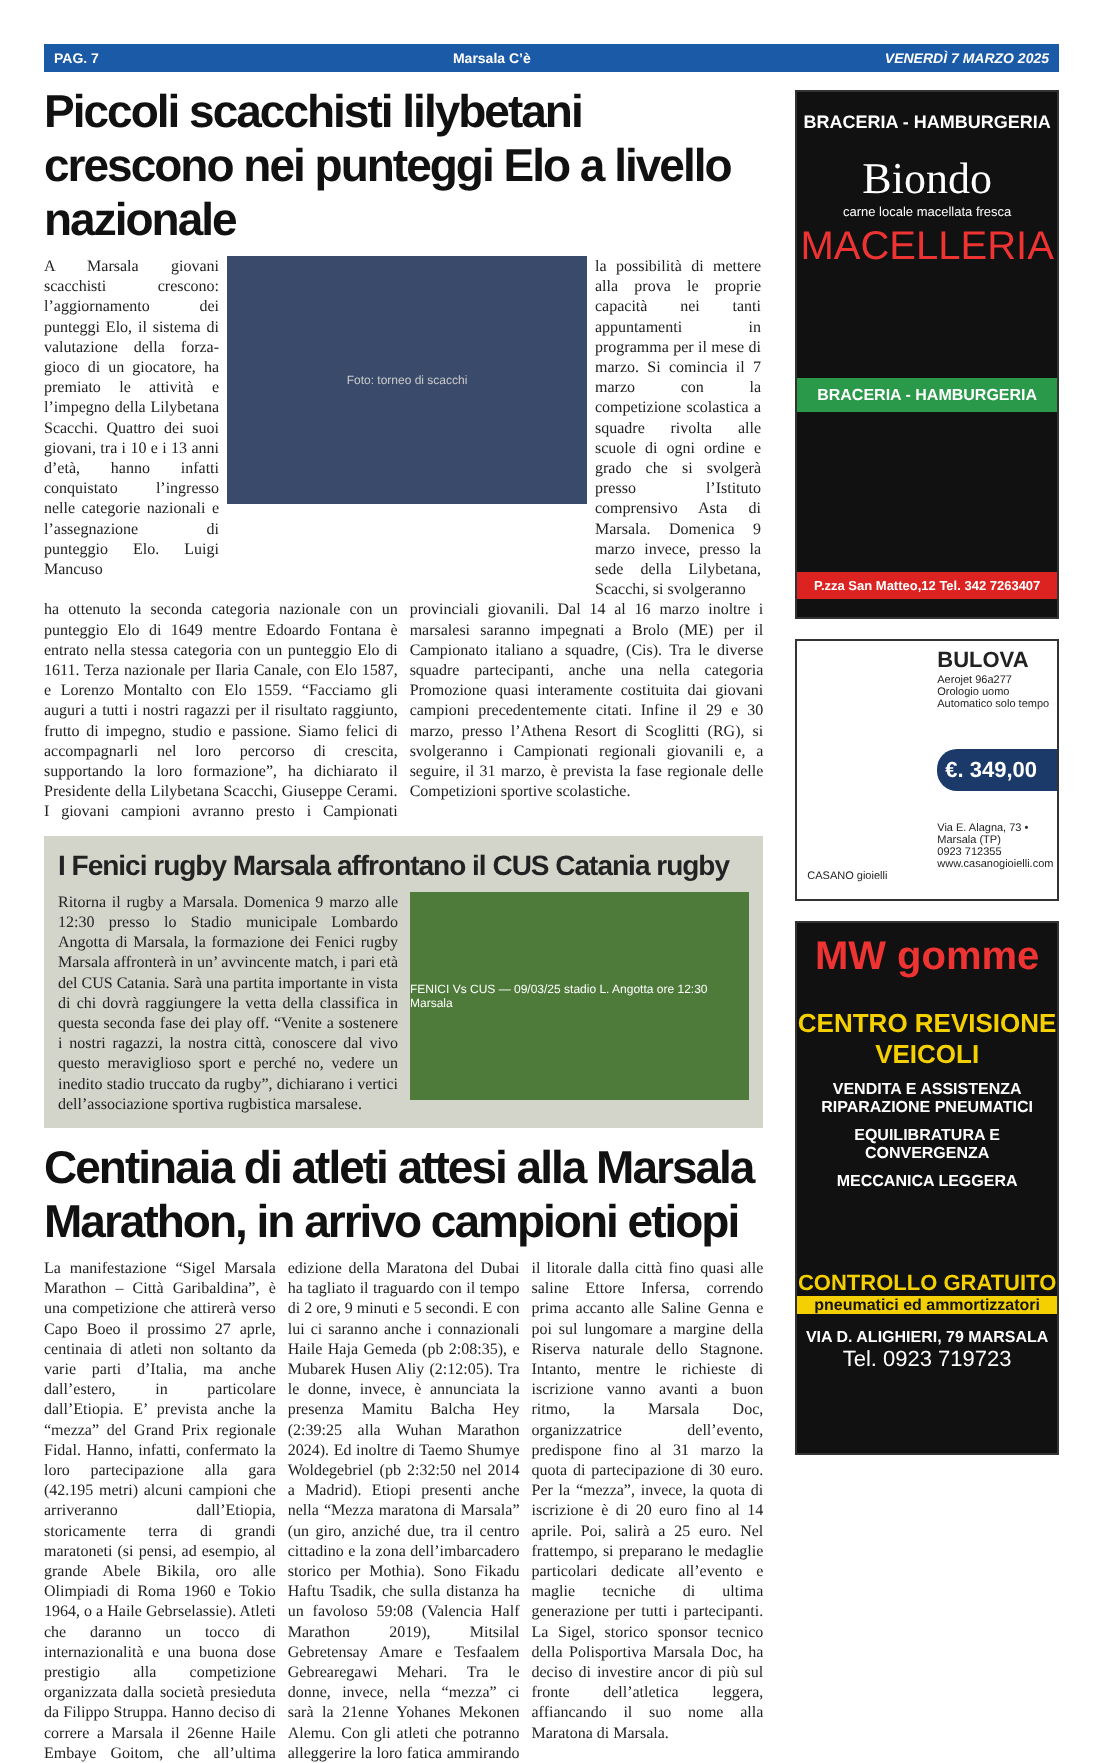PAG. 7 Marsala C’è VENERDÌ 7 MARZO 2025
Piccoli scacchisti lilybetani crescono nei punteggi Elo a livello nazionale
A Marsala giovani scacchisti crescono: l’aggiornamento dei punteggi Elo, il sistema di valutazione della forza-gioco di un giocatore, ha premiato le attività e l’impegno della Lilybetana Scacchi. Quattro dei suoi giovani, tra i 10 e i 13 anni d’età, hanno infatti conquistato l’ingresso nelle categorie nazionali e l’assegnazione di punteggio Elo. Luigi Mancuso
Foto: torneo di scacchi
la possibilità di mettere alla prova le proprie capacità nei tanti appuntamenti in programma per il mese di marzo. Si comincia il 7 marzo con la competizione scolastica a squadre rivolta alle scuole di ogni ordine e grado che si svolgerà presso l’Istituto comprensivo Asta di Marsala. Domenica 9 marzo invece, presso la sede della Lilybetana, Scacchi, si svolgeranno
ha ottenuto la seconda categoria nazionale con un punteggio Elo di 1649 mentre Edoardo Fontana è entrato nella stessa categoria con un punteggio Elo di 1611. Terza nazionale per Ilaria Canale, con Elo 1587, e Lorenzo Montalto con Elo 1559. “Facciamo gli auguri a tutti i nostri ragazzi per il risultato raggiunto, frutto di impegno, studio e passione. Siamo felici di accompagnarli nel loro percorso di crescita, supportando la loro formazione”, ha dichiarato il Presidente della Lilybetana Scacchi, Giuseppe Cerami. I giovani campioni avranno presto i Campionati provinciali giovanili. Dal 14 al 16 marzo inoltre i marsalesi saranno impegnati a Brolo (ME) per il Campionato italiano a squadre, (Cis). Tra le diverse squadre partecipanti, anche una nella categoria Promozione quasi interamente costituita dai giovani campioni precedentemente citati. Infine il 29 e 30 marzo, presso l’Athena Resort di Scoglitti (RG), si svolgeranno i Campionati regionali giovanili e, a seguire, il 31 marzo, è prevista la fase regionale delle Competizioni sportive scolastiche.
I Fenici rugby Marsala affrontano il CUS Catania rugby
Ritorna il rugby a Marsala. Domenica 9 marzo alle 12:30 presso lo Stadio municipale Lombardo Angotta di Marsala, la formazione dei Fenici rugby Marsala affronterà in un’ avvincente match, i pari età del CUS Catania. Sarà una partita importante in vista di chi dovrà raggiungere la vetta della classifica in questa seconda fase dei play off. “Venite a sostenere i nostri ragazzi, la nostra città, conoscere dal vivo questo meraviglioso sport e perché no, vedere un inedito stadio truccato da rugby”, dichiarano i vertici dell’associazione sportiva rugbistica marsalese.
FENICI Vs CUS — 09/03/25 stadio L. Angotta ore 12:30 Marsala
Centinaia di atleti attesi alla Marsala Marathon, in arrivo campioni etiopi
La manifestazione “Sigel Marsala Marathon – Città Garibaldina”, è una competizione che attirerà verso Capo Boeo il prossimo 27 aprle, centinaia di atleti non soltanto da varie parti d’Italia, ma anche dall’estero, in particolare dall’Etiopia. E’ prevista anche la “mezza” del Grand Prix regionale Fidal. Hanno, infatti, confermato la loro partecipazione alla gara (42.195 metri) alcuni campioni che arriveranno dall’Etiopia, storicamente terra di grandi maratoneti (si pensi, ad esempio, al grande Abele Bikila, oro alle Olimpiadi di Roma 1960 e Tokio 1964, o a Haile Gebrselassie). Atleti che daranno un tocco di internazionalità e una buona dose prestigio alla competizione organizzata dalla società presieduta da Filippo Struppa. Hanno deciso di correre a Marsala il 26enne Haile Embaye Goitom, che all’ultima edizione della Maratona del Dubai ha tagliato il traguardo con il tempo di 2 ore, 9 minuti e 5 secondi. E con lui ci saranno anche i connazionali Haile Haja Gemeda (pb 2:08:35), e Mubarek Husen Aliy (2:12:05). Tra le donne, invece, è annunciata la presenza Mamitu Balcha Hey (2:39:25 alla Wuhan Marathon 2024). Ed inoltre di Taemo Shumye Woldegebriel (pb 2:32:50 nel 2014 a Madrid). Etiopi presenti anche nella “Mezza maratona di Marsala” (un giro, anziché due, tra il centro cittadino e la zona dell’imbarcadero storico per Mothia). Sono Fikadu Haftu Tsadik, che sulla distanza ha un favoloso 59:08 (Valencia Half Marathon 2019), Mitsilal Gebretensay Amare e Tesfaalem Gebrearegawi Mehari. Tra le donne, invece, nella “mezza” ci sarà la 21enne Yohanes Mekonen Alemu. Con gli atleti che potranno alleggerire la loro fatica ammirando il litorale dalla città fino quasi alle saline Ettore Infersa, correndo prima accanto alle Saline Genna e poi sul lungomare a margine della Riserva naturale dello Stagnone. Intanto, mentre le richieste di iscrizione vanno avanti a buon ritmo, la Marsala Doc, organizzatrice dell’evento, predispone fino al 31 marzo la quota di partecipazione di 30 euro. Per la “mezza”, invece, la quota di iscrizione è di 20 euro fino al 14 aprile. Poi, salirà a 25 euro. Nel frattempo, si preparano le medaglie particolari dedicate all’evento e maglie tecniche di ultima generazione per tutti i partecipanti. La Sigel, storico sponsor tecnico della Polisportiva Marsala Doc, ha deciso di investire ancor di più sul fronte dell’atletica leggera, affiancando il suo nome alla Maratona di Marsala.
BRACERIA - HAMBURGERIA
Biondo
carne locale macellata fresca
MACELLERIA
BRACERIA - HAMBURGERIA
P.zza San Matteo,12 Tel. 342 7263407
BULOVA
Aerojet 96a277
Orologio uomo
Automatico solo tempo
€. 349,00
Via E. Alagna, 73 • Marsala (TP)
0923 712355
www.casanogioielli.com
CASANO gioielli
MW gomme
CENTRO REVISIONE VEICOLI
VENDITA E ASSISTENZA
RIPARAZIONE PNEUMATICI
EQUILIBRATURA E CONVERGENZA
MECCANICA LEGGERA
CONTROLLO GRATUITO
pneumatici ed ammortizzatori
VIA D. ALIGHIERI, 79 MARSALA
Tel. 0923 719723